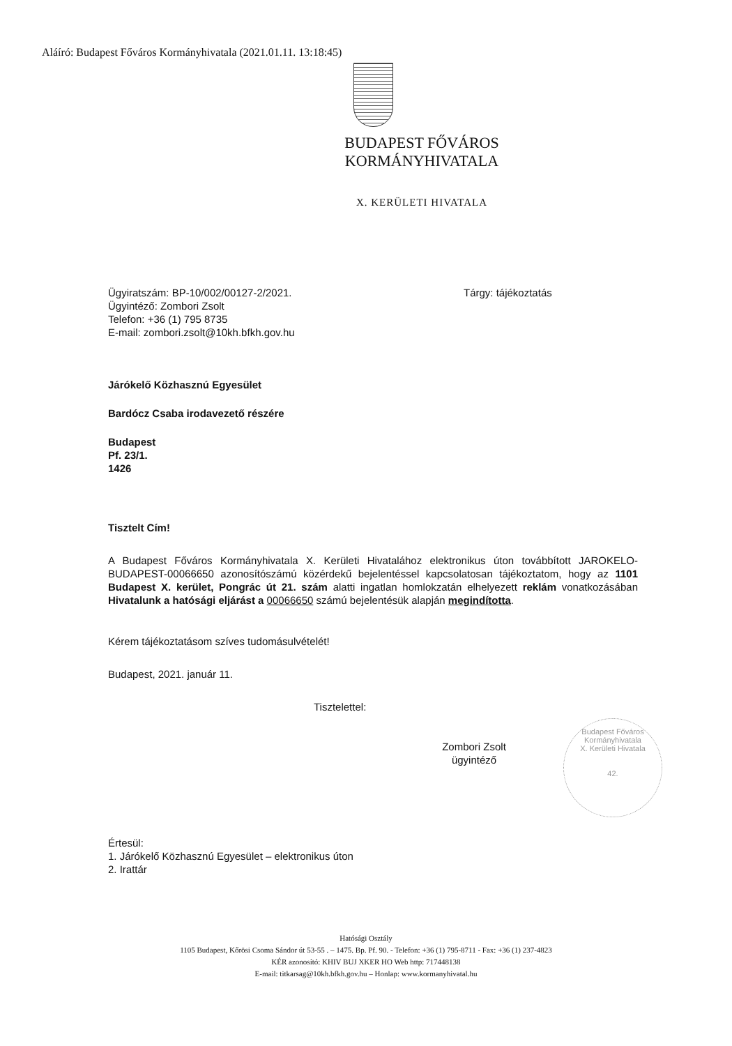Aláíró: Budapest Főváros Kormányhivatala (2021.01.11. 13:18:45)
BUDAPEST FŐVÁROS
KORMÁNYHIVATALA
X. KERÜLETI HIVATALA
Ügyiratszám: BP-10/002/00127-2/2021.
Ügyintéző: Zombori Zsolt
Telefon: +36 (1) 795 8735
E-mail: zombori.zsolt@10kh.bfkh.gov.hu
Tárgy: tájékoztatás
Járókelő Közhasznú Egyesület
Bardócz Csaba irodavezető részére
Budapest
Pf. 23/1.
1426
Tisztelt Cím!
A Budapest Főváros Kormányhivatala X. Kerületi Hivatalához elektronikus úton továbbított JAROKELO-BUDAPEST-00066650 azonosítószámú közérdekű bejelentéssel kapcsolatosan tájékoztatom, hogy az 1101 Budapest X. kerület, Pongrác út 21. szám alatti ingatlan homlokzatán elhelyezett reklám vonatkozásában Hivatalunk a hatósági eljárást a 00066650 számú bejelentésük alapján megindította.
Kérem tájékoztatásom szíves tudomásulvételét!
Budapest, 2021. január 11.
Tisztelettel:
Zombori Zsolt
ügyintéző
Értesül:
1. Járókelő Közhasznú Egyesület – elektronikus úton
2. Irattár
Budapest Főváros Kormányhivatala
X. Kerületi Hivatala
42.
Hatósági Osztály
1105 Budapest, Kőrösi Csoma Sándor út 53-55 . – 1475. Bp. Pf. 90. - Telefon: +36 (1) 795-8711 - Fax: +36 (1) 237-4823
KÉR azonosító: KHIV BUJ XKER HO Web http: 717448138
E-mail: titkarsag@10kh.bfkh.gov.hu – Honlap: www.kormanyhivatal.hu